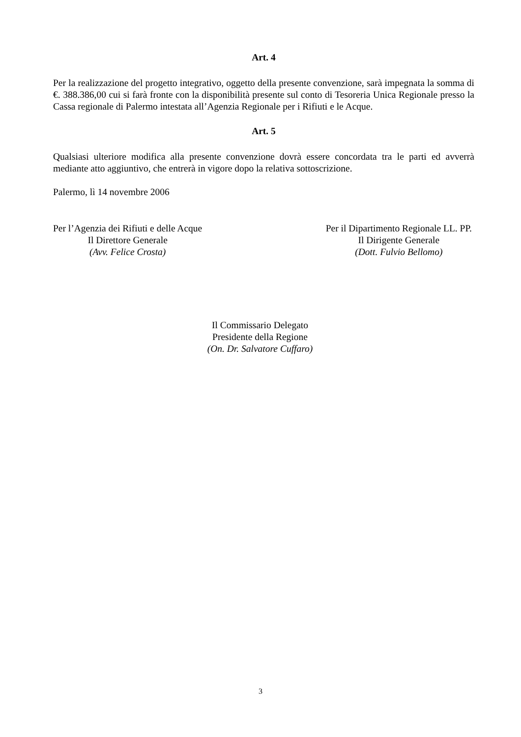Art. 4
Per la realizzazione del progetto integrativo, oggetto della presente convenzione, sarà impegnata la somma di €. 388.386,00 cui si farà fronte con la disponibilità presente sul conto di Tesoreria Unica Regionale presso la Cassa regionale di Palermo intestata all’Agenzia Regionale per i Rifiuti e le Acque.
Art. 5
Qualsiasi ulteriore modifica alla presente convenzione dovrà essere concordata tra le parti ed avverrà mediante atto aggiuntivo, che entrerà in vigore dopo la relativa sottoscrizione.
Palermo, lì 14 novembre 2006
Per l’Agenzia dei Rifiuti e delle Acque
Il Direttore Generale
(Avv. Felice Crosta)
Per il Dipartimento Regionale LL. PP.
Il Dirigente Generale
(Dott. Fulvio Bellomo)
Il Commissario Delegato
Presidente della Regione
(On. Dr. Salvatore Cuffaro)
3